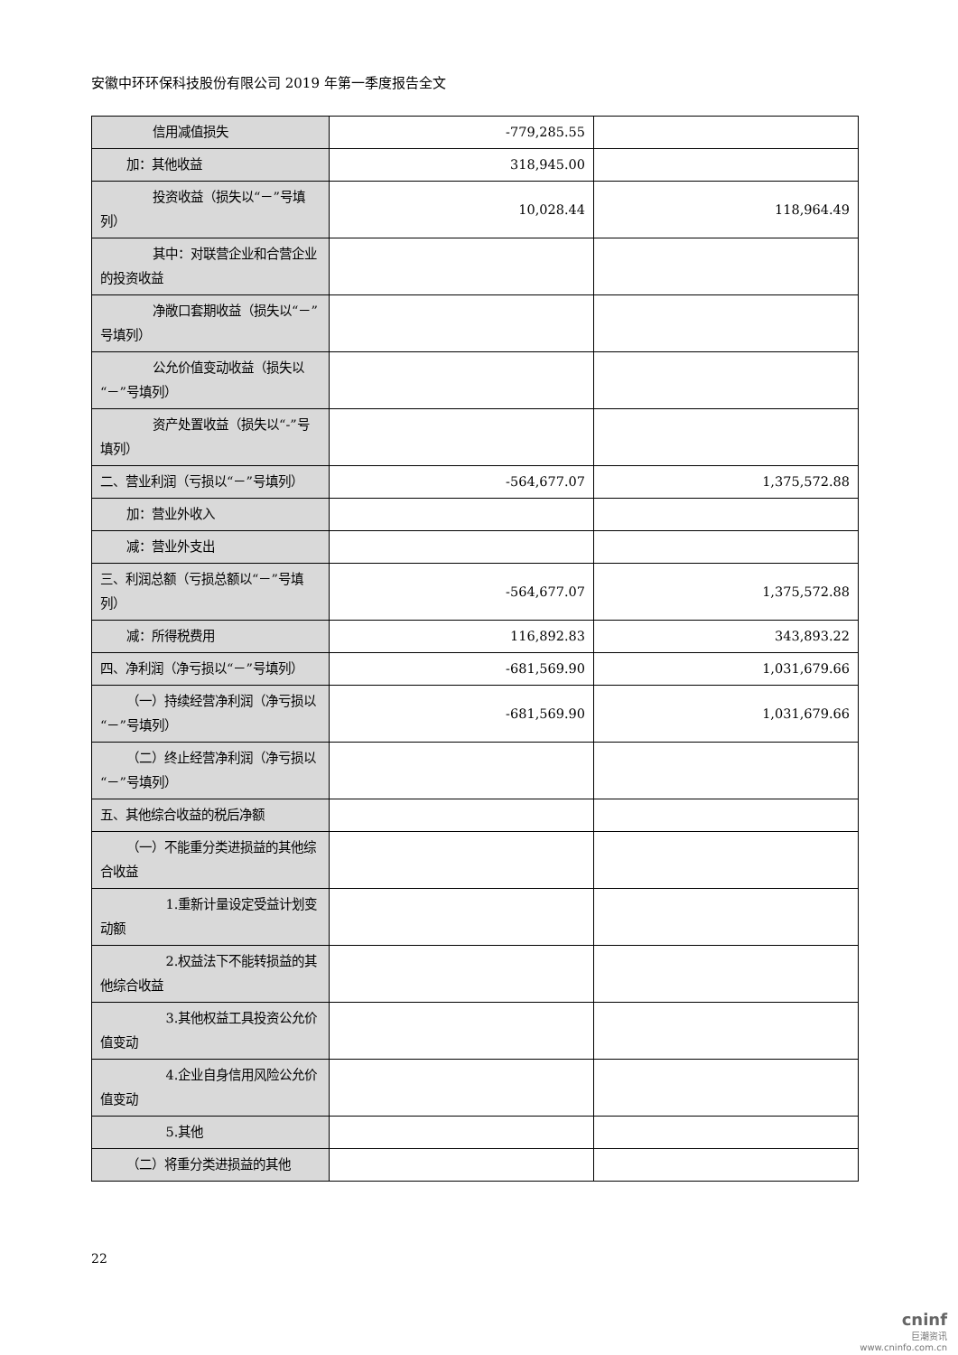安徽中环环保科技股份有限公司 2019 年第一季度报告全文
| 信用减值损失 | -779,285.55 | |
| 加：其他收益 | 318,945.00 | |
| 投资收益（损失以“－”号填列） | 10,028.44 | 118,964.49 |
| 其中：对联营企业和合营企业的投资收益 | | |
| 净敞口套期收益（损失以“－”号填列） | | |
| 公允价值变动收益（损失以“－”号填列） | | |
| 资产处置收益（损失以“-”号填列） | | |
| 二、营业利润（亏损以“－”号填列） | -564,677.07 | 1,375,572.88 |
| 加：营业外收入 | | |
| 减：营业外支出 | | |
| 三、利润总额（亏损总额以“－”号填列） | -564,677.07 | 1,375,572.88 |
| 减：所得税费用 | 116,892.83 | 343,893.22 |
| 四、净利润（净亏损以“－”号填列） | -681,569.90 | 1,031,679.66 |
| （一）持续经营净利润（净亏损以“－”号填列） | -681,569.90 | 1,031,679.66 |
| （二）终止经营净利润（净亏损以“－”号填列） | | |
| 五、其他综合收益的税后净额 | | |
| （一）不能重分类进损益的其他综合收益 | | |
| 1.重新计量设定受益计划变动额 | | |
| 2.权益法下不能转损益的其他综合收益 | | |
| 3.其他权益工具投资公允价值变动 | | |
| 4.企业自身信用风险公允价值变动 | | |
| 5.其他 | | |
| （二）将重分类进损益的其他 | | |
22
cninf
巨潮资讯
www.cninfo.com.cn